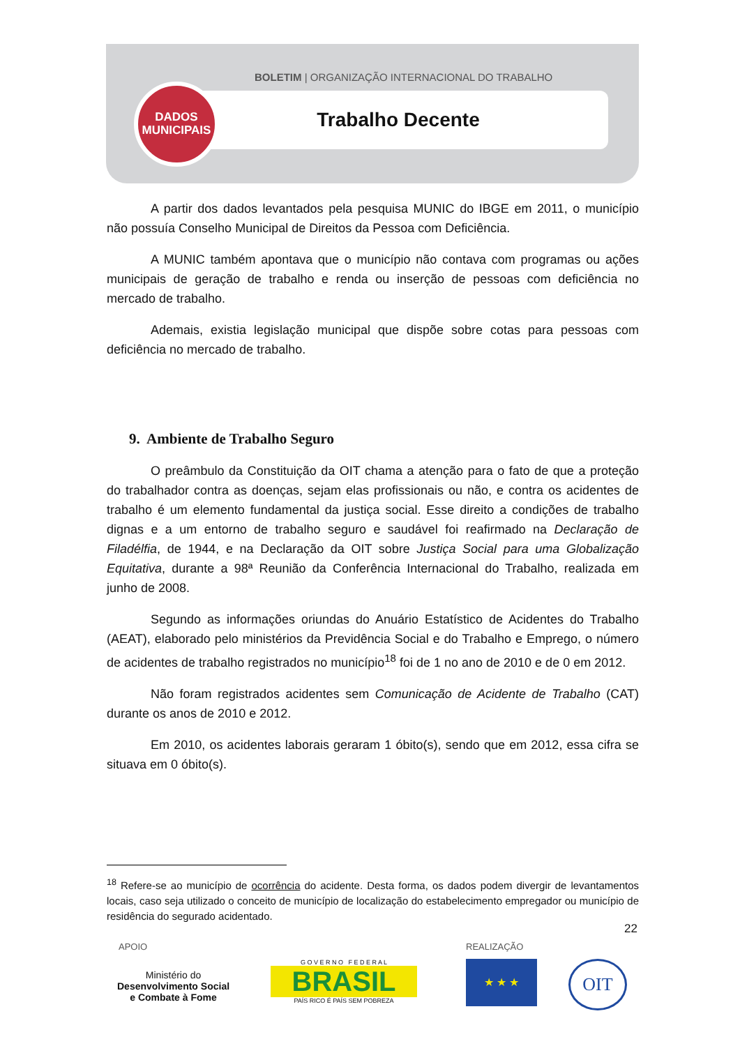BOLETIM | ORGANIZAÇÃO INTERNACIONAL DO TRABALHO
Trabalho Decente
DADOS
MUNICIPAIS
A partir dos dados levantados pela pesquisa MUNIC do IBGE em 2011, o município não possuía Conselho Municipal de Direitos da Pessoa com Deficiência.
A MUNIC também apontava que o município não contava com programas ou ações municipais de geração de trabalho e renda ou inserção de pessoas com deficiência no mercado de trabalho.
Ademais, existia legislação municipal que dispõe sobre cotas para pessoas com deficiência no mercado de trabalho.
9. Ambiente de Trabalho Seguro
O preâmbulo da Constituição da OIT chama a atenção para o fato de que a proteção do trabalhador contra as doenças, sejam elas profissionais ou não, e contra os acidentes de trabalho é um elemento fundamental da justiça social. Esse direito a condições de trabalho dignas e a um entorno de trabalho seguro e saudável foi reafirmado na Declaração de Filadélfia, de 1944, e na Declaração da OIT sobre Justiça Social para uma Globalização Equitativa, durante a 98ª Reunião da Conferência Internacional do Trabalho, realizada em junho de 2008.
Segundo as informações oriundas do Anuário Estatístico de Acidentes do Trabalho (AEAT), elaborado pelo ministérios da Previdência Social e do Trabalho e Emprego, o número de acidentes de trabalho registrados no município<sup>18</sup> foi de 1 no ano de 2010 e de 0 em 2012.
Não foram registrados acidentes sem Comunicação de Acidente de Trabalho (CAT) durante os anos de 2010 e 2012.
Em 2010, os acidentes laborais geraram 1 óbito(s), sendo que em 2012, essa cifra se situava em 0 óbito(s).
<sup>18</sup> Refere-se ao município de ocorrência do acidente. Desta forma, os dados podem divergir de levantamentos locais, caso seja utilizado o conceito de município de localização do estabelecimento empregador ou município de residência do segurado acidentado.
22
APOIO REALIZAÇÃO
Ministério do
Desenvolvimento Social
e Combate à Fome
G O V E R N O F E D E R A L
BRASIL
PAÍS RICO É PAÍS SEM POBREZA
★ ★ ★ OIT